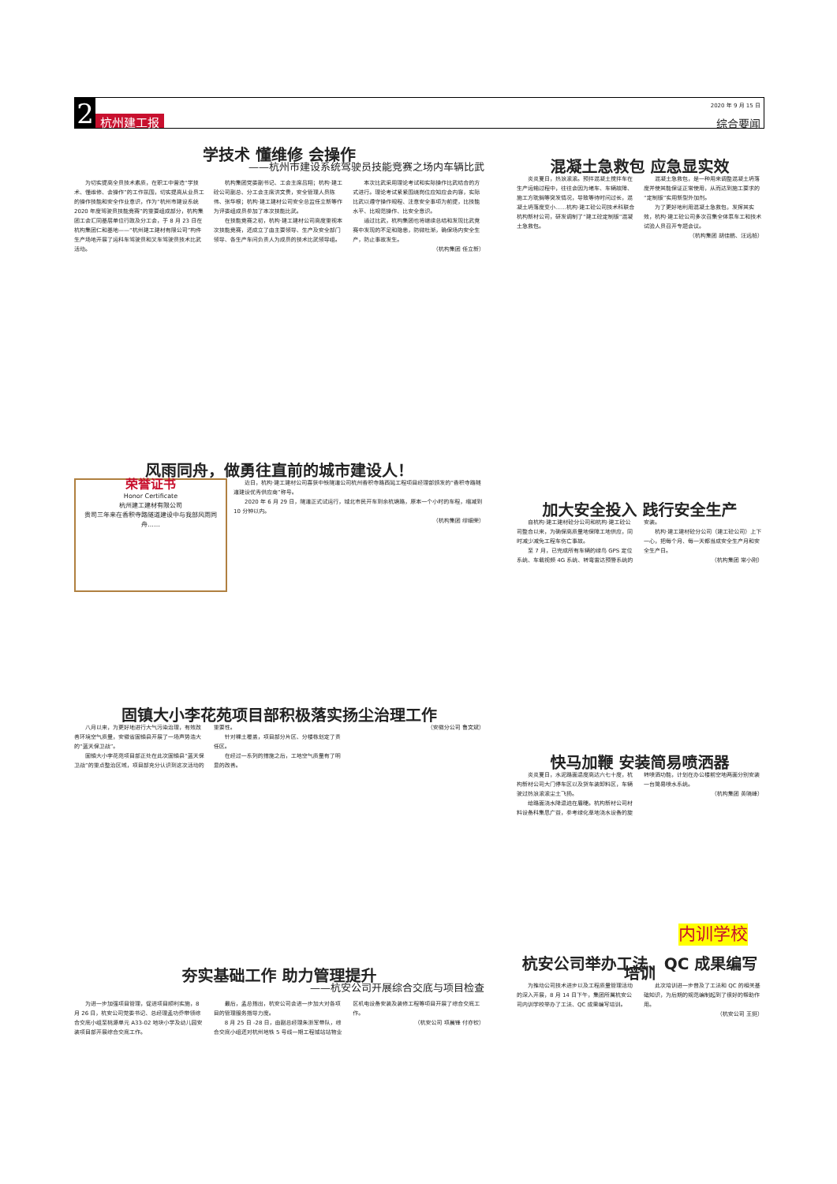2
杭州建工报
2020 年 9 月 15 日
综合要闻
学技术 懂维修 会操作
——杭州市建设系统驾驶员技能竞赛之场内车辆比武
为切实提高全员技术素质，在职工中营造“学技术、懂维修、会操作”的工作氛围，切实提高从业员工的操作技能和安全作业意识，作为“杭州市建设系统 2020 年度驾驶员技能竞赛”的重要组成部分，杭构集团工会汇同基层单位行政及分工会，于 8 月 23 日在杭构集团仁和基地——“杭州建工建材有限公司”构件生产场地开展了运科车驾驶员和叉车驾驶员技术比武活动。
杭构集团党委副书记、工会主席吕翔；杭构·建工砼公司副总、分工会主席洪文贵，安全管理人员陈伟、张华根；杭构·建工建材公司安全总监任立新等作为评委组成员参加了本次技能比武。
在技能竞赛之初，杭构·建工建材公司高度重视本次技能竞赛，还成立了由主要领导、生产及安全部门领导、各生产车间负责人为成员的技术比武领导组。
本次比武采用理论考试和实际操作比武结合的方式进行。理论考试紧紧围绕岗位应知应会内容，实际比武以遵守操作规程、注意安全事项为前提，比技能水平、比规范操作、比安全意识。
通过比武，杭构集团也将继续总结和发现比武竞赛中发现的不足和隐患，防微杜渐，确保场内安全生产，防止事故发生。
（杭构集团 任立新）
混凝土急救包 应急显实效
炎炎夏日，热浪滚滚。预拌混凝土搅拌车在生产运输过程中，往往会因为堵车、车辆故障、施工方耽搁等突发情况，导致等待时间过长，混凝土坍落度变小……杭构·建工砼公司技术科联合杭构新材公司，研发调制了“建工砼定制版”混凝土急救包。
混凝土急救包，是一种用来调整混凝土坍落度并使其能保证正常使用，从而达到施工要求的“定制版”实用新型外加剂。
为了更好地利用混凝土急救包，发挥其实效，杭构·建工砼公司多次召集全体泵车工和技术试验人员召开专题会议。
（杭构集团 胡佳鹏、汪远船）
风雨同舟，做勇往直前的城市建设人！
荣誉证书
Honor Certificate
杭州建工建材有限公司
贵司三年来在香积寺路隧道建设中与我部风雨同舟……
近日，杭构·建工建材公司喜获中铁隧道公司杭州香积寺路西延工程项目经理部颁发的“香积寺路隧道建设优秀供应商”称号。
2020 年 6 月 29 日，隧道正式试运行，城北市民开车到余杭塘路，原本一个小时的车程，缩减到 10 分钟以内。
（杭构集团 缪细荣）
加大安全投入 践行安全生产
自杭构·建工建材砼分公司和杭构·建工砼公司整合以来，为确保高质量地保障工地供应，同时减少减免工程车伤亡事故。
至 7 月，已完成所有车辆的绿鸟 GPS 定位系统、车载视频 4G 系统、转弯雷达预警系统的安装。
杭构·建工建材砼分公司（建工砼公司）上下一心，把每个月、每一天都当成安全生产月和安全生产日。
（杭构集团 常小刚）
固镇大小李花苑项目部积极落实扬尘治理工作
八月以来，为更好地进行大气污染治理，有效改善环境空气质量，安徽省固镇县开展了一场声势浩大的“蓝天保卫战”。
固镇大小李花苑项目部正处在此次固镇县“蓝天保卫战”的重点整治区域，项目部充分认识到这次活动的重要性。
针对裸土覆盖，项目部分片区、分楼栋划定了责任区。
在经过一系列的措施之后，工地空气质量有了明显的改善。
（安徽分公司 鲁文斌）
快马加鞭 安装简易喷洒器
炎炎夏日，水泥路面温度高达六七十度，杭构新材公司大门停车区以及货车装卸料区，车辆驶过热浪滚滚尘土飞扬。
给路面浇水降温迫在眉睫。杭构新材公司材料设备科集思广益，参考绿化草地浇水设备的旋转喷洒功能，计划在办公楼前空地两面分别安装一台简易喷水系统。
（杭构集团 黄晓峰）
内训学校
夯实基础工作 助力管理提升
——杭安公司开展综合交底与项目检查
为进一步加强项目管理，促进项目顺利实施，8 月 26 日，杭安公司党委书记、总经理孟功乔带领综合交底小组至桃源单元 A33-02 地块小学及幼儿园安装项目部开展综合交底工作。
最后，孟总指出，杭安公司会进一步加大对各项目的管理服务指导力度。
8 月 25 日 -28 日，由副总经理朱浙军带队，综合交底小组还对杭州地铁 5 号线一期工程城站站物业区机电设备安装及装修工程等项目开展了综合交底工作。
（杭安公司 项晨锋 付亦钦）
杭安公司举办工法、QC 成果编写培训
为推动公司技术进步以及工程质量管理活动的深入开展，8 月 14 日下午，集团所属杭安公司内训学校举办了工法、QC 成果编写培训。
此次培训进一步普及了工法和 QC 的相关基础知识，为后期的规范编制起到了很好的帮助作用。
（杭安公司 王挺）